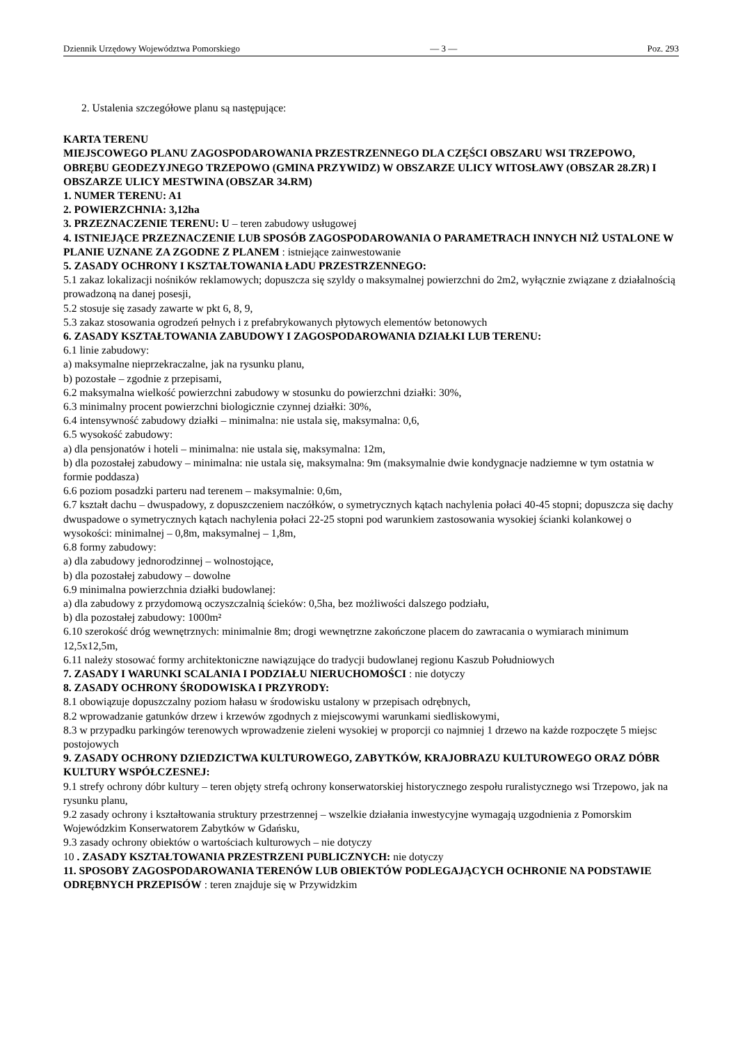Dziennik Urzędowy Województwa Pomorskiego — 3 — Poz. 293
2. Ustalenia szczegółowe planu są następujące:
KARTA TERENU
MIEJSCOWEGO PLANU ZAGOSPODAROWANIA PRZESTRZENNEGO DLA CZĘŚCI OBSZARU WSI TRZEPOWO, OBRĘBU GEODEZYJNEGO TRZEPOWO (GMINA PRZYWIDZ) W OBSZARZE ULICY WITOSŁAWY (OBSZAR 28.ZR) I OBSZARZE ULICY MESTWINA (OBSZAR 34.RM)
1. NUMER TERENU: A1
2. POWIERZCHNIA: 3,12ha
3. PRZEZNACZENIE TERENU: U – teren zabudowy usługowej
4. ISTNIEJĄCE PRZEZNACZENIE LUB SPOSÓB ZAGOSPODAROWANIA O PARAMETRACH INNYCH NIŻ USTALONE W PLANIE UZNANE ZA ZGODNE Z PLANEM : istniejące zainwestowanie
5. ZASADY OCHRONY I KSZTAŁTOWANIA ŁADU PRZESTRZENNEGO:
5.1 zakaz lokalizacji nośników reklamowych; dopuszcza się szyldy o maksymalnej powierzchni do 2m2, wyłącznie związane z działalnością prowadzoną na danej posesji,
5.2 stosuje się zasady zawarte w pkt 6, 8, 9,
5.3 zakaz stosowania ogrodzeń pełnych i z prefabrykowanych płytowych elementów betonowych
6. ZASADY KSZTAŁTOWANIA ZABUDOWY I ZAGOSPODAROWANIA DZIAŁKI LUB TERENU:
6.1 linie zabudowy:
a) maksymalne nieprzekraczalne, jak na rysunku planu,
b) pozostałe – zgodnie z przepisami,
6.2 maksymalna wielkość powierzchni zabudowy w stosunku do powierzchni działki: 30%,
6.3 minimalny procent powierzchni biologicznie czynnej działki: 30%,
6.4 intensywność zabudowy działki – minimalna: nie ustala się, maksymalna: 0,6,
6.5 wysokość zabudowy:
a) dla pensjonatów i hoteli – minimalna: nie ustala się, maksymalna: 12m,
b) dla pozostałej zabudowy – minimalna: nie ustala się, maksymalna: 9m (maksymalnie dwie kondygnacje nadziemne w tym ostatnia w formie poddasza)
6.6 poziom posadzki parteru nad terenem – maksymalnie: 0,6m,
6.7 kształt dachu – dwuspadowy, z dopuszczeniem naczółków, o symetrycznych kątach nachylenia połaci 40-45 stopni; dopuszcza się dachy dwuspadowe o symetrycznych kątach nachylenia połaci 22-25 stopni pod warunkiem zastosowania wysokiej ścianki kolankowej o wysokości: minimalnej – 0,8m, maksymalnej – 1,8m,
6.8 formy zabudowy:
a) dla zabudowy jednorodzinnej – wolnostojące,
b) dla pozostałej zabudowy – dowolne
6.9 minimalna powierzchnia działki budowlanej:
a) dla zabudowy z przydomową oczyszczalnią ścieków: 0,5ha, bez możliwości dalszego podziału,
b) dla pozostałej zabudowy: 1000m²
6.10 szerokość dróg wewnętrznych: minimalnie 8m; drogi wewnętrzne zakończone placem do zawracania o wymiarach minimum 12,5x12,5m,
6.11 należy stosować formy architektoniczne nawiązujące do tradycji budowlanej regionu Kaszub Południowych
7. ZASADY I WARUNKI SCALANIA I PODZIAŁU NIERUCHOMOŚCI : nie dotyczy
8. ZASADY OCHRONY ŚRODOWISKA I PRZYRODY:
8.1 obowiązuje dopuszczalny poziom hałasu w środowisku ustalony w przepisach odrębnych,
8.2 wprowadzanie gatunków drzew i krzewów zgodnych z miejscowymi warunkami siedliskowymi,
8.3 w przypadku parkingów terenowych wprowadzenie zieleni wysokiej w proporcji co najmniej 1 drzewo na każde rozpoczęte 5 miejsc postojowych
9. ZASADY OCHRONY DZIEDZICTWA KULTUROWEGO, ZABYTKÓW, KRAJOBRAZU KULTUROWEGO ORAZ DÓBR KULTURY WSPÓŁCZESNEJ:
9.1 strefy ochrony dóbr kultury – teren objęty strefą ochrony konserwatorskiej historycznego zespołu ruralistycznego wsi Trzepowo, jak na rysunku planu,
9.2 zasady ochrony i kształtowania struktury przestrzennej – wszelkie działania inwestycyjne wymagają uzgodnienia z Pomorskim Wojewódzkim Konserwatorem Zabytków w Gdańsku,
9.3 zasady ochrony obiektów o wartościach kulturowych – nie dotyczy
10 . ZASADY KSZTAŁTOWANIA PRZESTRZENI PUBLICZNYCH: nie dotyczy
11. SPOSOBY ZAGOSPODAROWANIA TERENÓW LUB OBIEKTÓW PODLEGAJĄCYCH OCHRONIE NA PODSTAWIE ODRĘBNYCH PRZEPISÓW : teren znajduje się w Przywidzkim